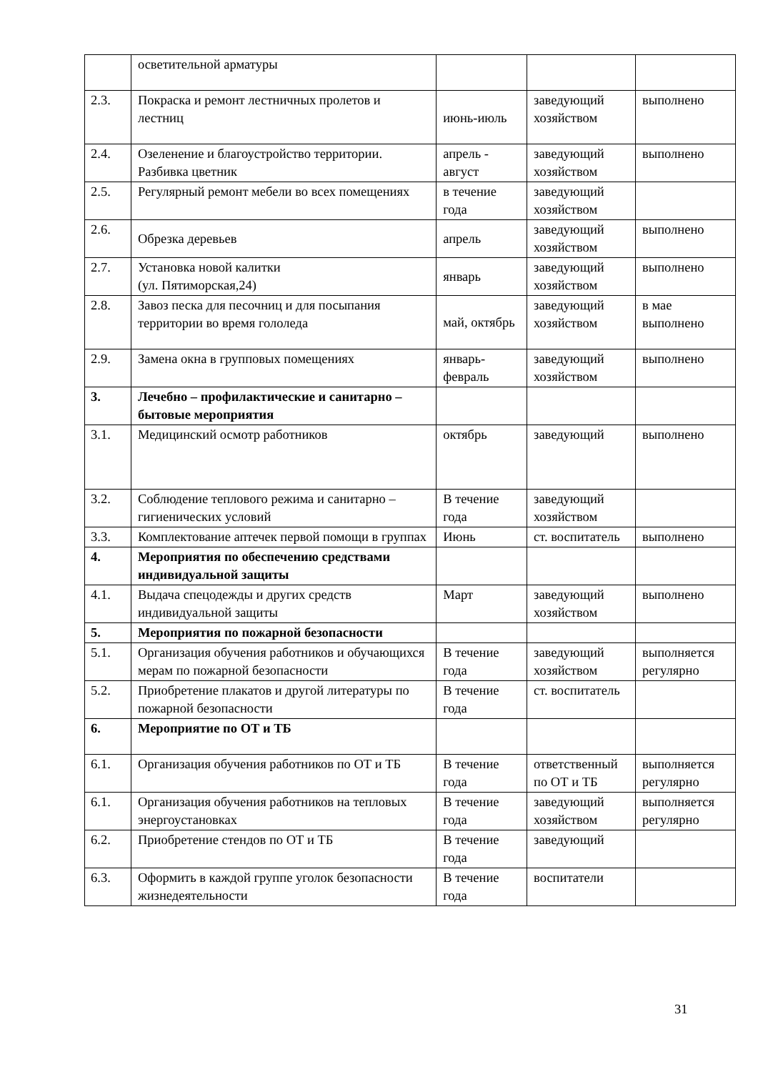| | осветительной арматуры | | | |
| 2.3. | Покраска и ремонт лестничных пролетов и лестниц | июнь-июль | заведующий хозяйством | выполнено |
| 2.4. | Озеленение и благоустройство территории. Разбивка цветник | апрель - август | заведующий хозяйством | выполнено |
| 2.5. | Регулярный ремонт мебели во всех помещениях | в течение года | заведующий хозяйством | |
| 2.6. | Обрезка деревьев | апрель | заведующий хозяйством | выполнено |
| 2.7. | Установка новой калитки (ул. Пятиморская,24) | январь | заведующий хозяйством | выполнено |
| 2.8. | Завоз песка для песочниц и для посыпания территории во время гололеда | май, октябрь | заведующий хозяйством | в мае выполнено |
| 2.9. | Замена окна в групповых помещениях | январь-февраль | заведующий хозяйством | выполнено |
| 3. | Лечебно – профилактические и санитарно – бытовые мероприятия | | | |
| 3.1. | Медицинский осмотр работников | октябрь | заведующий | выполнено |
| 3.2. | Соблюдение теплового режима и санитарно – гигиенических условий | В течение года | заведующий хозяйством | |
| 3.3. | Комплектование аптечек первой помощи в группах | Июнь | ст. воспитатель | выполнено |
| 4. | Мероприятия по обеспечению средствами индивидуальной защиты | | | |
| 4.1. | Выдача спецодежды и других средств индивидуальной защиты | Март | заведующий хозяйством | выполнено |
| 5. | Мероприятия по пожарной безопасности | | | |
| 5.1. | Организация обучения работников и обучающихся мерам по пожарной безопасности | В течение года | заведующий хозяйством | выполняется регулярно |
| 5.2. | Приобретение плакатов и другой литературы по пожарной безопасности | В течение года | ст. воспитатель | |
| 6. | Мероприятие по ОТ и ТБ | | | |
| 6.1. | Организация обучения работников по ОТ и ТБ | В течение года | ответственный по ОТ и ТБ | выполняется регулярно |
| 6.1. | Организация обучения работников на тепловых энергоустановках | В течение года | заведующий хозяйством | выполняется регулярно |
| 6.2. | Приобретение стендов по ОТ и ТБ | В течение года | заведующий | |
| 6.3. | Оформить в каждой группе уголок безопасности жизнедеятельности | В течение года | воспитатели | |
31